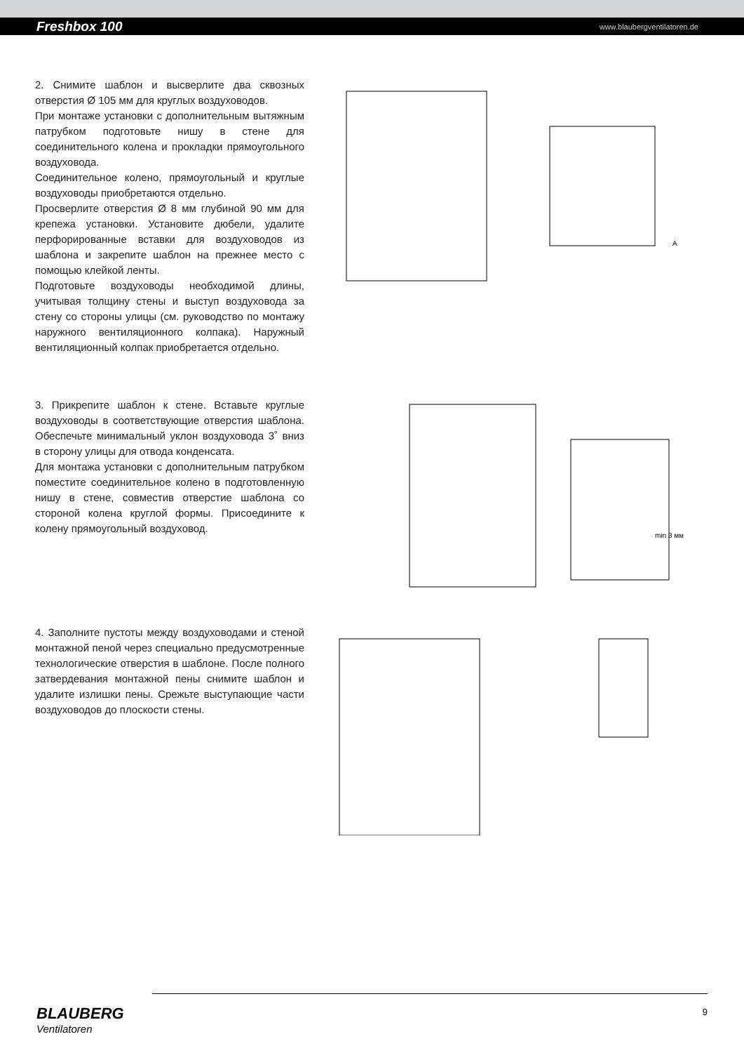Freshbox 100 www.blaubergventilatoren.de
2. Снимите шаблон и высверлите два сквозных отверстия Ø 105 мм для круглых воздуховодов.
При монтаже установки с дополнительным вытяжным патрубком подготовьте нишу в стене для соединительного колена и прокладки прямоугольного воздуховода.
Соединительное колено, прямоугольный и круглые воздуховоды приобретаются отдельно.
Просверлите отверстия Ø 8 мм глубиной 90 мм для крепежа установки. Установите дюбели, удалите перфорированные вставки для воздуховодов из шаблона и закрепите шаблон на прежнее место с помощью клейкой ленты.
Подготовьте воздуховоды необходимой длины, учитывая толщину стены и выступ воздуховода за стену со стороны улицы (см. руководство по монтажу наружного вентиляционного колпака). Наружный вентиляционный колпак приобретается отдельно.
A
3. Прикрепите шаблон к стене. Вставьте круглые воздуховоды в соответствующие отверстия шаблона. Обеспечьте минимальный уклон воздуховода 3˚ вниз в сторону улицы для отвода конденсата.
Для монтажа установки с дополнительным патрубком поместите соединительное колено в подготовленную нишу в стене, совместив отверстие шаблона со стороной колена круглой формы. Присоедините к колену прямоугольный воздуховод.
min 3 мм
4. Заполните пустоты между воздуховодами и стеной монтажной пеной через специально предусмотренные технологические отверстия в шаблоне. После полного затвердевания монтажной пены снимите шаблон и удалите излишки пены. Срежьте выступающие части воздуховодов до плоскости стены.
BLAUBERG
Ventilatoren
9